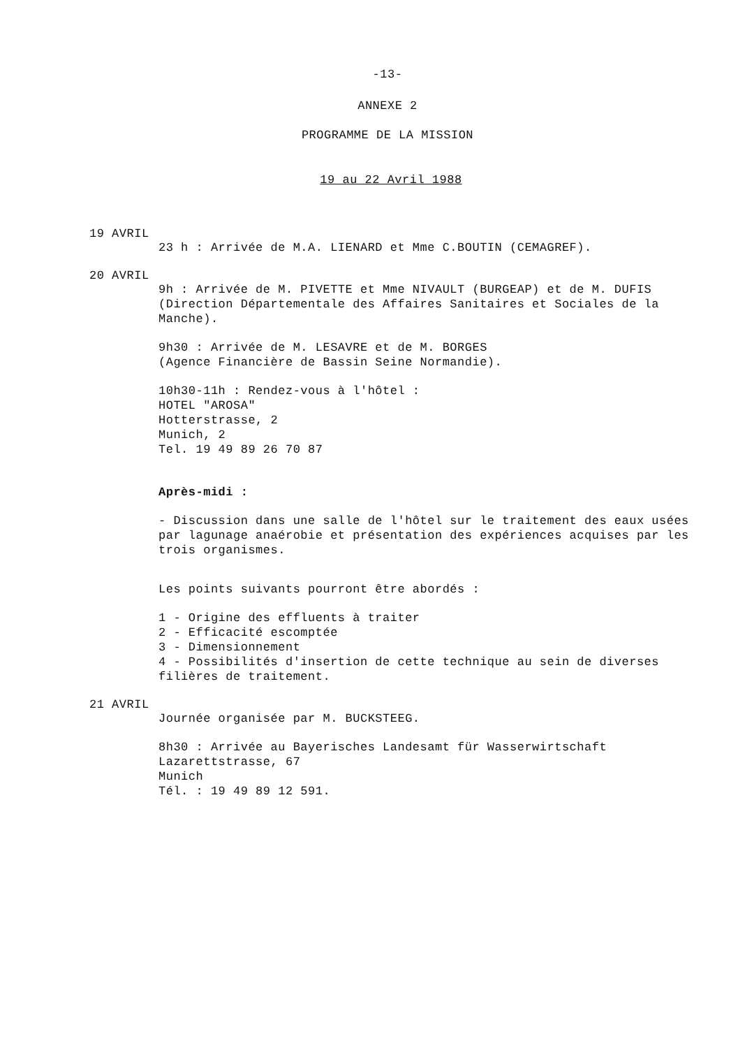-13-
ANNEXE 2
PROGRAMME DE LA MISSION
19 au 22 Avril 1988
19 AVRIL
23 h : Arrivée de M.A. LIENARD et Mme C.BOUTIN (CEMAGREF).
20 AVRIL
9h : Arrivée de M. PIVETTE et Mme NIVAULT (BURGEAP) et de M. DUFIS (Direction Départementale des Affaires Sanitaires et Sociales de la Manche).
9h30 : Arrivée de M. LESAVRE et de M. BORGES
(Agence Financière de Bassin Seine Normandie).
10h30-11h : Rendez-vous à l'hôtel :
HOTEL "AROSA"
Hotterstrasse, 2
Munich, 2
Tel. 19 49 89 26 70 87
Après-midi :
- Discussion dans une salle de l'hôtel sur le traitement des eaux usées par lagunage anaérobie et présentation des expériences acquises par les trois organismes.
Les points suivants pourront être abordés :
1 - Origine des effluents à traiter
2 - Efficacité escomptée
3 - Dimensionnement
4 - Possibilités d'insertion de cette technique au sein de diverses filières de traitement.
21 AVRIL
Journée organisée par M. BUCKSTEEG.
8h30 : Arrivée au Bayerisches Landesamt für Wasserwirtschaft
Lazarettstrasse, 67
Munich
Tél. : 19 49 89 12 591.